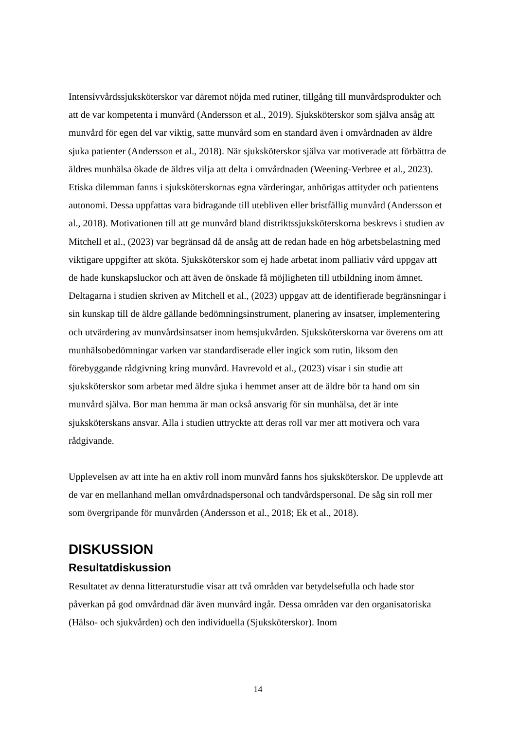Intensivvårdssjuksköterskor var däremot nöjda med rutiner, tillgång till munvårdsprodukter och att de var kompetenta i munvård (Andersson et al., 2019). Sjuksköterskor som själva ansåg att munvård för egen del var viktig, satte munvård som en standard även i omvårdnaden av äldre sjuka patienter (Andersson et al., 2018). När sjuksköterskor själva var motiverade att förbättra de äldres munhälsa ökade de äldres vilja att delta i omvårdnaden (Weening-Verbree et al., 2023). Etiska dilemman fanns i sjuksköterskornas egna värderingar, anhörigas attityder och patientens autonomi. Dessa uppfattas vara bidragande till utebliven eller bristfällig munvård (Andersson et al., 2018). Motivationen till att ge munvård bland distriktssjuksköterskorna beskrevs i studien av Mitchell et al., (2023) var begränsad då de ansåg att de redan hade en hög arbetsbelastning med viktigare uppgifter att sköta. Sjuksköterskor som ej hade arbetat inom palliativ vård uppgav att de hade kunskapsluckor och att även de önskade få möjligheten till utbildning inom ämnet. Deltagarna i studien skriven av Mitchell et al., (2023) uppgav att de identifierade begränsningar i sin kunskap till de äldre gällande bedömningsinstrument, planering av insatser, implementering och utvärdering av munvårdsinsatser inom hemsjukvården. Sjuksköterskorna var överens om att munhälsobedömningar varken var standardiserade eller ingick som rutin, liksom den förebyggande rådgivning kring munvård. Havrevold et al., (2023) visar i sin studie att sjuksköterskor som arbetar med äldre sjuka i hemmet anser att de äldre bör ta hand om sin munvård själva. Bor man hemma är man också ansvarig för sin munhälsa, det är inte sjuksköterskans ansvar. Alla i studien uttryckte att deras roll var mer att motivera och vara rådgivande.
Upplevelsen av att inte ha en aktiv roll inom munvård fanns hos sjuksköterskor. De upplevde att de var en mellanhand mellan omvårdnadspersonal och tandvårdspersonal. De såg sin roll mer som övergripande för munvården (Andersson et al., 2018; Ek et al., 2018).
DISKUSSION
Resultatdiskussion
Resultatet av denna litteraturstudie visar att två områden var betydelsefulla och hade stor påverkan på god omvårdnad där även munvård ingår. Dessa områden var den organisatoriska (Hälso- och sjukvården) och den individuella (Sjuksköterskor). Inom
14